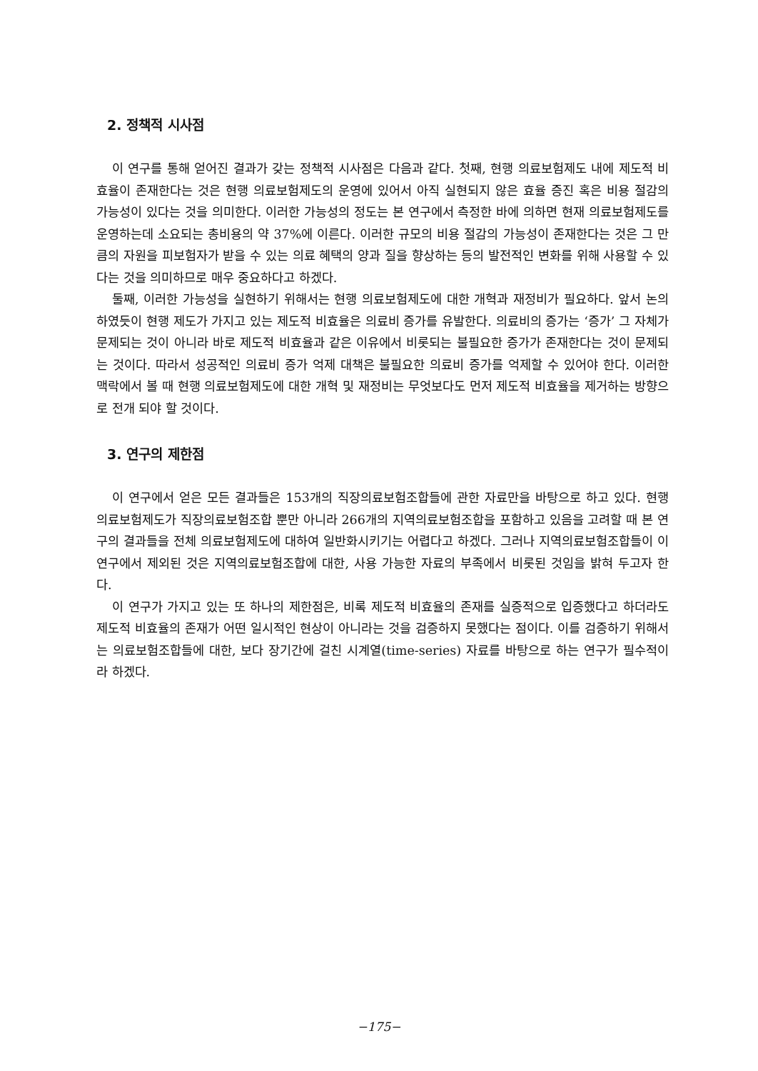2. 정책적 시사점
이 연구를 통해 얻어진 결과가 갖는 정책적 시사점은 다음과 같다. 첫째, 현행 의료보험제도 내에 제도적 비효율이 존재한다는 것은 현행 의료보험제도의 운영에 있어서 아직 실현되지 않은 효율 증진 혹은 비용 절감의 가능성이 있다는 것을 의미한다. 이러한 가능성의 정도는 본 연구에서 측정한 바에 의하면 현재 의료보험제도를 운영하는데 소요되는 총비용의 약 37%에 이른다. 이러한 규모의 비용 절감의 가능성이 존재한다는 것은 그 만큼의 자원을 피보험자가 받을 수 있는 의료 혜택의 양과 질을 향상하는 등의 발전적인 변화를 위해 사용할 수 있다는 것을 의미하므로 매우 중요하다고 하겠다.
둘째, 이러한 가능성을 실현하기 위해서는 현행 의료보험제도에 대한 개혁과 재정비가 필요하다. 앞서 논의하였듯이 현행 제도가 가지고 있는 제도적 비효율은 의료비 증가를 유발한다. 의료비의 증가는 ‘증가’ 그 자체가 문제되는 것이 아니라 바로 제도적 비효율과 같은 이유에서 비롯되는 불필요한 증가가 존재한다는 것이 문제되는 것이다. 따라서 성공적인 의료비 증가 억제 대책은 불필요한 의료비 증가를 억제할 수 있어야 한다. 이러한 맥락에서 볼 때 현행 의료보험제도에 대한 개혁 및 재정비는 무엇보다도 먼저 제도적 비효율을 제거하는 방향으로 전개 되야 할 것이다.
3. 연구의 제한점
이 연구에서 얻은 모든 결과들은 153개의 직장의료보험조합들에 관한 자료만을 바탕으로 하고 있다. 현행 의료보험제도가 직장의료보험조합 뿐만 아니라 266개의 지역의료보험조합을 포함하고 있음을 고려할 때 본 연구의 결과들을 전체 의료보험제도에 대하여 일반화시키기는 어렵다고 하겠다. 그러나 지역의료보험조합들이 이 연구에서 제외된 것은 지역의료보험조합에 대한, 사용 가능한 자료의 부족에서 비롯된 것임을 밝혀 두고자 한다.
이 연구가 가지고 있는 또 하나의 제한점은, 비록 제도적 비효율의 존재를 실증적으로 입증했다고 하더라도 제도적 비효율의 존재가 어떤 일시적인 현상이 아니라는 것을 검증하지 못했다는 점이다. 이를 검증하기 위해서는 의료보험조합들에 대한, 보다 장기간에 걸친 시계열(time-series) 자료를 바탕으로 하는 연구가 필수적이라 하겠다.
−175−